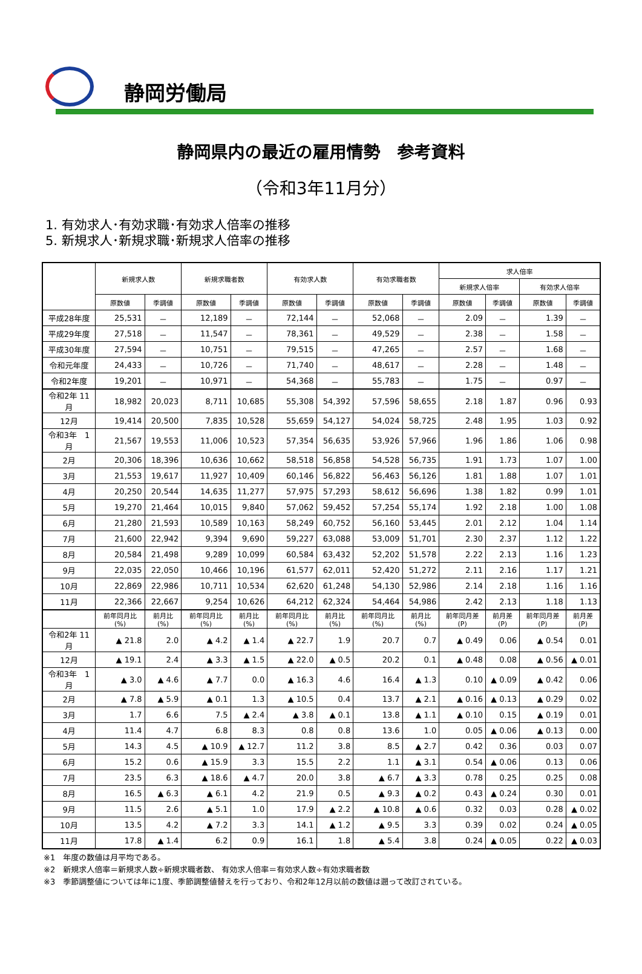静岡労働局
静岡県内の最近の雇用情勢　参考資料
（令和3年11月分）
1. 有効求人･有効求職･有効求人倍率の推移
5. 新規求人･新規求職･新規求人倍率の推移
| | 新規求人数 | | 新規求職者数 | | 有効求人数 | | 有効求職者数 | | 求人倍率 | | | |
| --- | --- | --- | --- | --- | --- | --- | --- | --- | --- | --- | --- | --- |
| | | | | | | | | | 新規求人倍率 | | 有効求人倍率 | |
| | 原数値 | 季調値 | 原数値 | 季調値 | 原数値 | 季調値 | 原数値 | 季調値 | 原数値 | 季調値 | 原数値 | 季調値 |
| 平成28年度 | 25,531 | － | 12,189 | － | 72,144 | － | 52,068 | － | 2.09 | － | 1.39 | － |
| 平成29年度 | 27,518 | － | 11,547 | － | 78,361 | － | 49,529 | － | 2.38 | － | 1.58 | － |
| 平成30年度 | 27,594 | － | 10,751 | － | 79,515 | － | 47,265 | － | 2.57 | － | 1.68 | － |
| 令和元年度 | 24,433 | － | 10,726 | － | 71,740 | － | 48,617 | － | 2.28 | － | 1.48 | － |
| 令和2年度 | 19,201 | － | 10,971 | － | 54,368 | － | 55,783 | － | 1.75 | － | 0.97 | － |
| 令和2年 11月 | 18,982 | 20,023 | 8,711 | 10,685 | 55,308 | 54,392 | 57,596 | 58,655 | 2.18 | 1.87 | 0.96 | 0.93 |
| 12月 | 19,414 | 20,500 | 7,835 | 10,528 | 55,659 | 54,127 | 54,024 | 58,725 | 2.48 | 1.95 | 1.03 | 0.92 |
| 令和3年 1月 | 21,567 | 19,553 | 11,006 | 10,523 | 57,354 | 56,635 | 53,926 | 57,966 | 1.96 | 1.86 | 1.06 | 0.98 |
| 2月 | 20,306 | 18,396 | 10,636 | 10,662 | 58,518 | 56,858 | 54,528 | 56,735 | 1.91 | 1.73 | 1.07 | 1.00 |
| 3月 | 21,553 | 19,617 | 11,927 | 10,409 | 60,146 | 56,822 | 56,463 | 56,126 | 1.81 | 1.88 | 1.07 | 1.01 |
| 4月 | 20,250 | 20,544 | 14,635 | 11,277 | 57,975 | 57,293 | 58,612 | 56,696 | 1.38 | 1.82 | 0.99 | 1.01 |
| 5月 | 19,270 | 21,464 | 10,015 | 9,840 | 57,062 | 59,452 | 57,254 | 55,174 | 1.92 | 2.18 | 1.00 | 1.08 |
| 6月 | 21,280 | 21,593 | 10,589 | 10,163 | 58,249 | 60,752 | 56,160 | 53,445 | 2.01 | 2.12 | 1.04 | 1.14 |
| 7月 | 21,600 | 22,942 | 9,394 | 9,690 | 59,227 | 63,088 | 53,009 | 51,701 | 2.30 | 2.37 | 1.12 | 1.22 |
| 8月 | 20,584 | 21,498 | 9,289 | 10,099 | 60,584 | 63,432 | 52,202 | 51,578 | 2.22 | 2.13 | 1.16 | 1.23 |
| 9月 | 22,035 | 22,050 | 10,466 | 10,196 | 61,577 | 62,011 | 52,420 | 51,272 | 2.11 | 2.16 | 1.17 | 1.21 |
| 10月 | 22,869 | 22,986 | 10,711 | 10,534 | 62,620 | 61,248 | 54,130 | 52,986 | 2.14 | 2.18 | 1.16 | 1.16 |
| 11月 | 22,366 | 22,667 | 9,254 | 10,626 | 64,212 | 62,324 | 54,464 | 54,986 | 2.42 | 2.13 | 1.18 | 1.13 |
| | 前年同月比(%) | 前月比(%) | 前年同月比(%) | 前月比(%) | 前年同月比(%) | 前月比(%) | 前年同月比(%) | 前月比(%) | 前年同月差(P) | 前月差(P) | 前年同月差(P) | 前月差(P) |
| 令和2年 11月 | ▲ 21.8 | 2.0 | ▲ 4.2 | ▲ 1.4 | ▲ 22.7 | 1.9 | 20.7 | 0.7 | ▲ 0.49 | 0.06 | ▲ 0.54 | 0.01 |
| 12月 | ▲ 19.1 | 2.4 | ▲ 3.3 | ▲ 1.5 | ▲ 22.0 | ▲ 0.5 | 20.2 | 0.1 | ▲ 0.48 | 0.08 | ▲ 0.56 | ▲ 0.01 |
| 令和3年 1月 | ▲ 3.0 | ▲ 4.6 | ▲ 7.7 | 0.0 | ▲ 16.3 | 4.6 | 16.4 | ▲ 1.3 | 0.10 | ▲ 0.09 | ▲ 0.42 | 0.06 |
| 2月 | ▲ 7.8 | ▲ 5.9 | ▲ 0.1 | 1.3 | ▲ 10.5 | 0.4 | 13.7 | ▲ 2.1 | ▲ 0.16 | ▲ 0.13 | ▲ 0.29 | 0.02 |
| 3月 | 1.7 | 6.6 | 7.5 | ▲ 2.4 | ▲ 3.8 | ▲ 0.1 | 13.8 | ▲ 1.1 | ▲ 0.10 | 0.15 | ▲ 0.19 | 0.01 |
| 4月 | 11.4 | 4.7 | 6.8 | 8.3 | 0.8 | 0.8 | 13.6 | 1.0 | 0.05 | ▲ 0.06 | ▲ 0.13 | 0.00 |
| 5月 | 14.3 | 4.5 | ▲ 10.9 | ▲ 12.7 | 11.2 | 3.8 | 8.5 | ▲ 2.7 | 0.42 | 0.36 | 0.03 | 0.07 |
| 6月 | 15.2 | 0.6 | ▲ 15.9 | 3.3 | 15.5 | 2.2 | 1.1 | ▲ 3.1 | 0.54 | ▲ 0.06 | 0.13 | 0.06 |
| 7月 | 23.5 | 6.3 | ▲ 18.6 | ▲ 4.7 | 20.0 | 3.8 | ▲ 6.7 | ▲ 3.3 | 0.78 | 0.25 | 0.25 | 0.08 |
| 8月 | 16.5 | ▲ 6.3 | ▲ 6.1 | 4.2 | 21.9 | 0.5 | ▲ 9.3 | ▲ 0.2 | 0.43 | ▲ 0.24 | 0.30 | 0.01 |
| 9月 | 11.5 | 2.6 | ▲ 5.1 | 1.0 | 17.9 | ▲ 2.2 | ▲ 10.8 | ▲ 0.6 | 0.32 | 0.03 | 0.28 | ▲ 0.02 |
| 10月 | 13.5 | 4.2 | ▲ 7.2 | 3.3 | 14.1 | ▲ 1.2 | ▲ 9.5 | 3.3 | 0.39 | 0.02 | 0.24 | ▲ 0.05 |
| 11月 | 17.8 | ▲ 1.4 | 6.2 | 0.9 | 16.1 | 1.8 | ▲ 5.4 | 3.8 | 0.24 | ▲ 0.05 | 0.22 | ▲ 0.03 |
※1　年度の数値は月平均である。
※2　新規求人倍率＝新規求人数÷新規求職者数、 有効求人倍率＝有効求人数÷有効求職者数
※3　季節調整値については年に1度、季節調整値替えを行っており、令和2年12月以前の数値は遡って改訂されている。